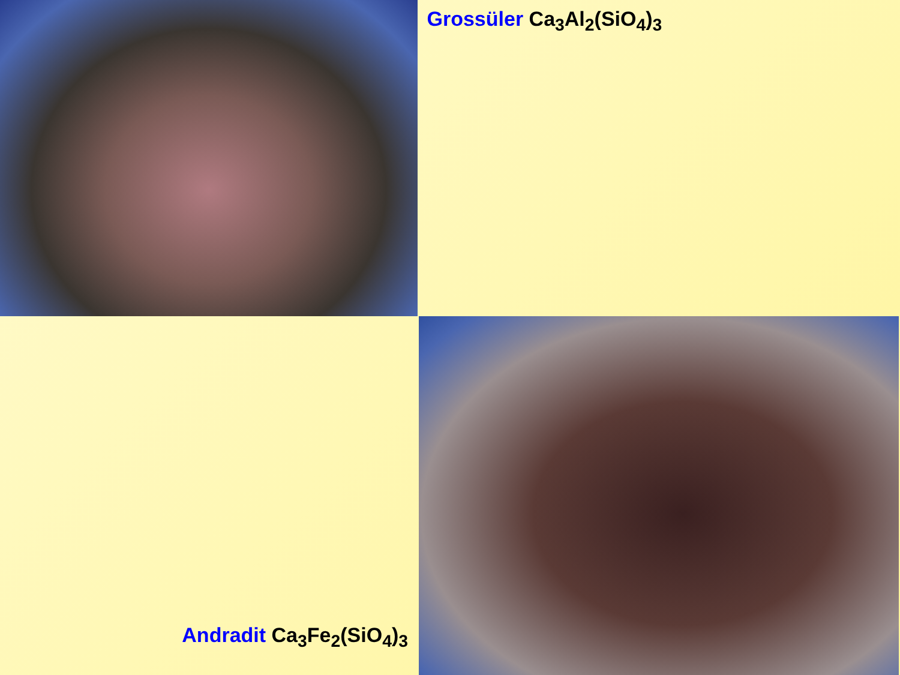Grossüler Ca<sub>3</sub>Al<sub>2</sub>(SiO<sub>4</sub>)<sub>3</sub>
Andradit Ca<sub>3</sub>Fe<sub>2</sub>(SiO<sub>4</sub>)<sub>3</sub>